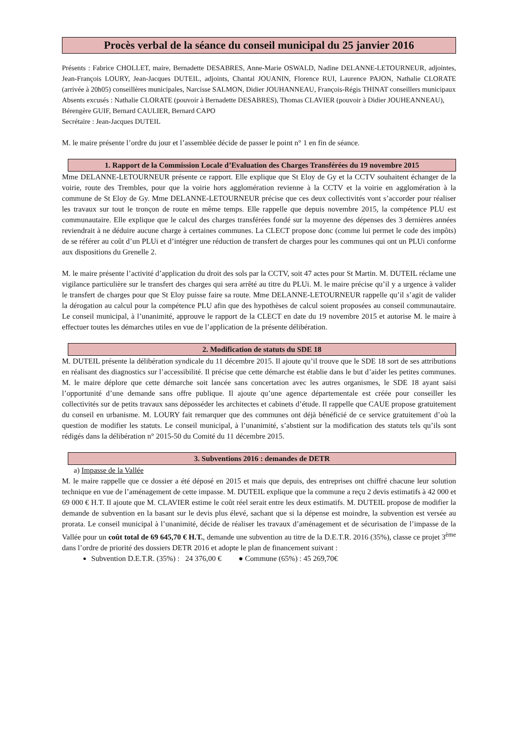Procès verbal de la séance du conseil municipal du 25 janvier 2016
Présents : Fabrice CHOLLET, maire, Bernadette DESABRES, Anne-Marie OSWALD, Nadine DELANNE-LETOURNEUR, adjointes, Jean-François LOURY, Jean-Jacques DUTEIL, adjoints, Chantal JOUANIN, Florence RUI, Laurence PAJON, Nathalie CLORATE (arrivée à 20h05) conseillères municipales, Narcisse SALMON, Didier JOUHANNEAU, François-Régis THINAT conseillers municipaux
Absents excusés : Nathalie CLORATE (pouvoir à Bernadette DESABRES), Thomas CLAVIER (pouvoir à Didier JOUHEANNEAU), Bérengère GUIF, Bernard CAULIER, Bernard CAPO
Secrétaire : Jean-Jacques DUTEIL
M. le maire présente l’ordre du jour et l’assemblée décide de passer le point n° 1 en fin de séance.
1. Rapport de la Commission Locale d’Evaluation des Charges Transférées du 19 novembre 2015
Mme DELANNE-LETOURNEUR présente ce rapport. Elle explique que St Eloy de Gy et la CCTV souhaitent échanger de la voirie, route des Trembles, pour que la voirie hors agglomération revienne à la CCTV et la voirie en agglomération à la commune de St Eloy de Gy. Mme DELANNE-LETOURNEUR précise que ces deux collectivités vont s’accorder pour réaliser les travaux sur tout le tronçon de route en même temps. Elle rappelle que depuis novembre 2015, la compétence PLU est communautaire. Elle explique que le calcul des charges transférées fondé sur la moyenne des dépenses des 3 dernières années reviendrait à ne déduire aucune charge à certaines communes. La CLECT propose donc (comme lui permet le code des impôts) de se référer au coût d’un PLUi et d’intégrer une réduction de transfert de charges pour les communes qui ont un PLUi conforme aux dispositions du Grenelle 2.
M. le maire présente l’activité d’application du droit des sols par la CCTV, soit 47 actes pour St Martin. M. DUTEIL réclame une vigilance particulière sur le transfert des charges qui sera arrêté au titre du PLUi. M. le maire précise qu’il y a urgence à valider le transfert de charges pour que St Eloy puisse faire sa route. Mme DELANNE-LETOURNEUR rappelle qu’il s’agit de valider la dérogation au calcul pour la compétence PLU afin que des hypothèses de calcul soient proposées au conseil communautaire. Le conseil municipal, à l’unanimité, approuve le rapport de la CLECT en date du 19 novembre 2015 et autorise M. le maire à effectuer toutes les démarches utiles en vue de l’application de la présente délibération.
2. Modification de statuts du SDE 18
M. DUTEIL présente la délibération syndicale du 11 décembre 2015. Il ajoute qu’il trouve que le SDE 18 sort de ses attributions en réalisant des diagnostics sur l’accessibilité. Il précise que cette démarche est établie dans le but d’aider les petites communes. M. le maire déplore que cette démarche soit lancée sans concertation avec les autres organismes, le SDE 18 ayant saisi l’opportunité d’une demande sans offre publique. Il ajoute qu’une agence départementale est créée pour conseiller les collectivités sur de petits travaux sans déposséder les architectes et cabinets d’étude. Il rappelle que CAUE propose gratuitement du conseil en urbanisme. M. LOURY fait remarquer que des communes ont déjà bénéficié de ce service gratuitement d’où la question de modifier les statuts. Le conseil municipal, à l’unanimité, s’abstient sur la modification des statuts tels qu’ils sont rédigés dans la délibération n° 2015-50 du Comité du 11 décembre 2015.
3. Subventions 2016 : demandes de DETR
a) Impasse de la Vallée
M. le maire rappelle que ce dossier a été déposé en 2015 et mais que depuis, des entreprises ont chiffré chacune leur solution technique en vue de l’aménagement de cette impasse. M. DUTEIL explique que la commune a reçu 2 devis estimatifs à 42 000 et 69 000 € H.T. Il ajoute que M. CLAVIER estime le coût réel serait entre les deux estimatifs. M. DUTEIL propose de modifier la demande de subvention en la basant sur le devis plus élevé, sachant que si la dépense est moindre, la subvention est versée au prorata. Le conseil municipal à l’unanimité, décide de réaliser les travaux d’aménagement et de sécurisation de l’impasse de la Vallée pour un coût total de 69 645,70 € H.T., demande une subvention au titre de la D.E.T.R. 2016 (35%), classe ce projet 3<sup>ème</sup> dans l’ordre de priorité des dossiers DETR 2016 et adopte le plan de financement suivant :
Subvention D.E.T.R. (35%) : 24 376,00 € ● Commune (65%) : 45 269,70€